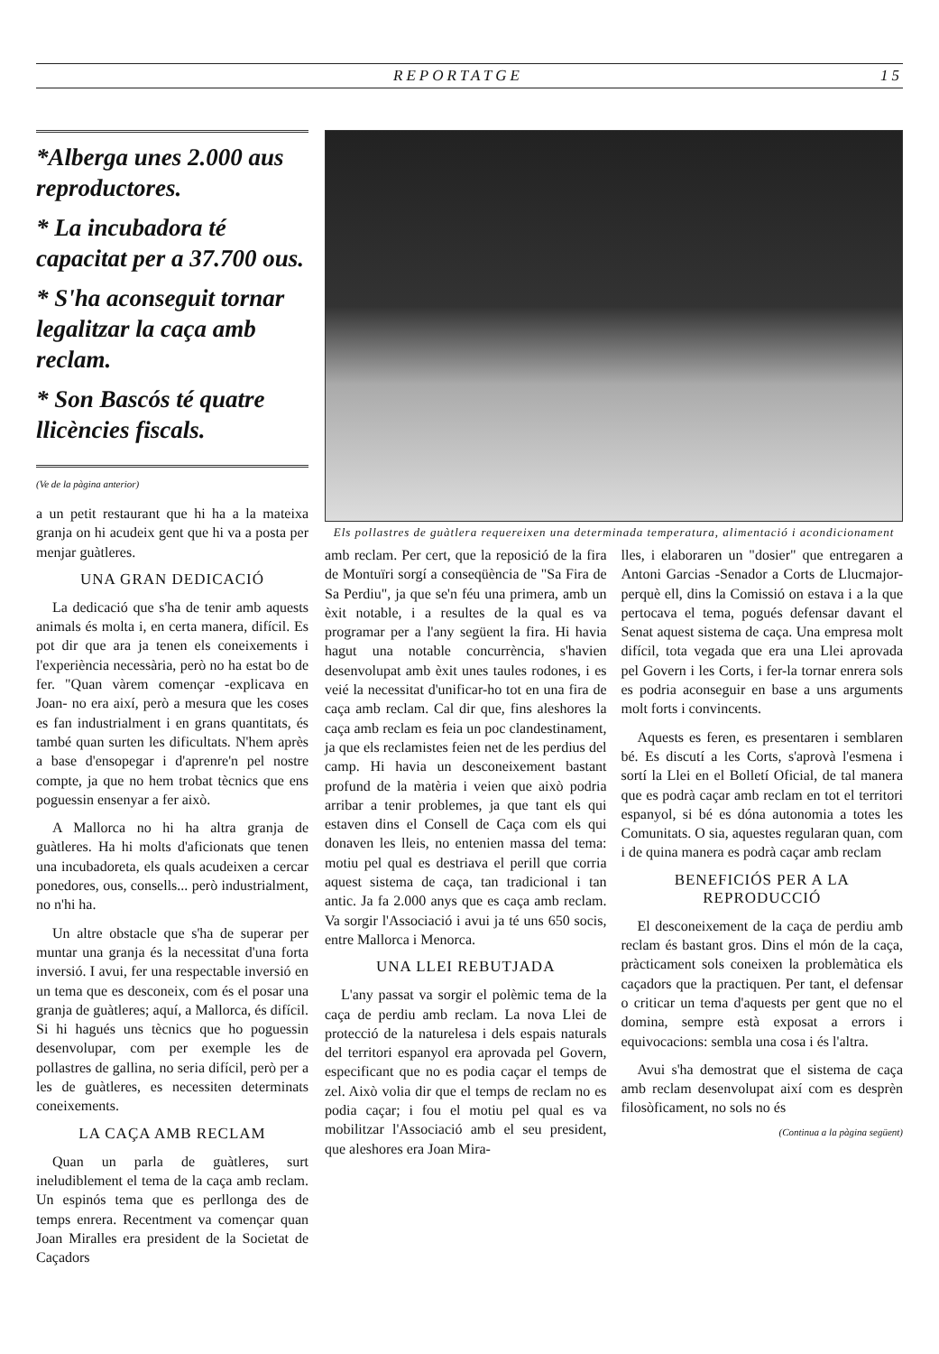REPORTATGE 15
*Alberga unes 2.000 aus reproductores.
* La incubadora té capacitat per a 37.700 ous.
* S'ha aconseguit tornar legalitzar la caça amb reclam.
* Son Bascós té quatre llicències fiscals.
(Ve de la pàgina anterior)
a un petit restaurant que hi ha a la mateixa granja on hi acudeix gent que hi va a posta per menjar guàtleres.
UNA GRAN DEDICACIÓ
La dedicació que s'ha de tenir amb aquests animals és molta i, en certa manera, difícil. Es pot dir que ara ja tenen els coneixements i l'experiència necessària, però no ha estat bo de fer. "Quan vàrem començar -explicava en Joan- no era així, però a mesura que les coses es fan industrialment i en grans quantitats, és també quan surten les dificultats. N'hem après a base d'ensopegar i d'aprenre'n pel nostre compte, ja que no hem trobat tècnics que ens poguessin ensenyar a fer això.
A Mallorca no hi ha altra granja de guàtleres. Ha hi molts d'aficionats que tenen una incubadoreta, els quals acudeixen a cercar ponedores, ous, consells... però industrialment, no n'hi ha.
Un altre obstacle que s'ha de superar per muntar una granja és la necessitat d'una forta inversió. I avui, fer una respectable inversió en un tema que es desconeix, com és el posar una granja de guàtleres; aquí, a Mallorca, és difícil. Si hi hagués uns tècnics que ho poguessin desenvolupar, com per exemple les de pollastres de gallina, no seria difícil, però per a les de guàtleres, es necessiten determinats coneixements.
LA CAÇA AMB RECLAM
Quan un parla de guàtleres, surt ineludiblement el tema de la caça amb reclam. Un espinós tema que es perllonga des de temps enrera. Recentment va començar quan Joan Miralles era president de la Societat de Caçadors
Els pollastres de guàtlera requereixen una determinada temperatura, alimentació i acondicionament
amb reclam. Per cert, que la reposició de la fira de Montuïri sorgí a conseqüència de "Sa Fira de Sa Perdiu", ja que se'n féu una primera, amb un èxit notable, i a resultes de la qual es va programar per a l'any següent la fira. Hi havia hagut una notable concurrència, s'havien desenvolupat amb èxit unes taules rodones, i es veié la necessitat d'unificar-ho tot en una fira de caça amb reclam. Cal dir que, fins aleshores la caça amb reclam es feia un poc clandestinament, ja que els reclamistes feien net de les perdius del camp. Hi havia un desconeixement bastant profund de la matèria i veien que això podria arribar a tenir problemes, ja que tant els qui estaven dins el Consell de Caça com els qui donaven les lleis, no entenien massa del tema: motiu pel qual es destriava el perill que corria aquest sistema de caça, tan tradicional i tan antic. Ja fa 2.000 anys que es caça amb reclam. Va sorgir l'Associació i avui ja té uns 650 socis, entre Mallorca i Menorca.
UNA LLEI REBUTJADA
L'any passat va sorgir el polèmic tema de la caça de perdiu amb reclam. La nova Llei de protecció de la naturelesa i dels espais naturals del territori espanyol era aprovada pel Govern, especificant que no es podia caçar el temps de zel. Això volia dir que el temps de reclam no es podia caçar; i fou el motiu pel qual es va mobilitzar l'Associació amb el seu president, que aleshores era Joan Mira-
lles, i elaboraren un "dosier" que entregaren a Antoni Garcias -Senador a Corts de Llucmajor- perquè ell, dins la Comissió on estava i a la que pertocava el tema, pogués defensar davant el Senat aquest sistema de caça. Una empresa molt difícil, tota vegada que era una Llei aprovada pel Govern i les Corts, i fer-la tornar enrera sols es podria aconseguir en base a uns arguments molt forts i convincents.
Aquests es feren, es presentaren i semblaren bé. Es discutí a les Corts, s'aprovà l'esmena i sortí la Llei en el Bolletí Oficial, de tal manera que es podrà caçar amb reclam en tot el territori espanyol, si bé es dóna autonomia a totes les Comunitats. O sia, aquestes regularan quan, com i de quina manera es podrà caçar amb reclam
BENEFICIÓS PER A LA REPRODUCCIÓ
El desconeixement de la caça de perdiu amb reclam és bastant gros. Dins el món de la caça, pràcticament sols coneixen la problemàtica els caçadors que la practiquen. Per tant, el defensar o criticar un tema d'aquests per gent que no el domina, sempre està exposat a errors i equivocacions: sembla una cosa i és l'altra.
Avui s'ha demostrat que el sistema de caça amb reclam desenvolupat així com es desprèn filosòficament, no sols no és
(Continua a la pàgina següent)